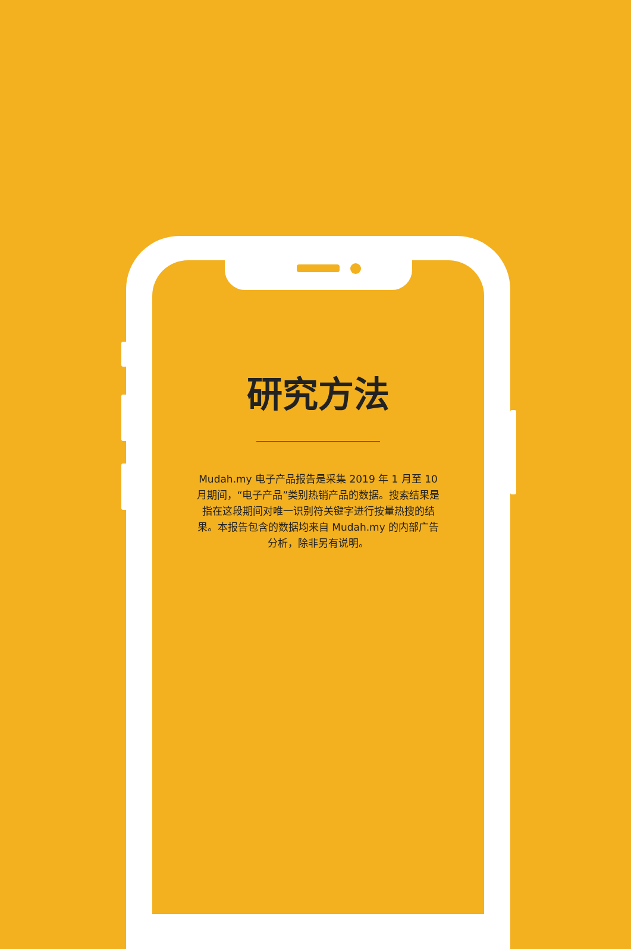研究方法
Mudah.my 电子产品报告是采集 2019 年 1 月至 10 月期间，“电子产品”类别热销产品的数据。搜索结果是指在这段期间对唯一识别符关键字进行按量热搜的结果。本报告包含的数据均来自 Mudah.my 的内部广告分析，除非另有说明。